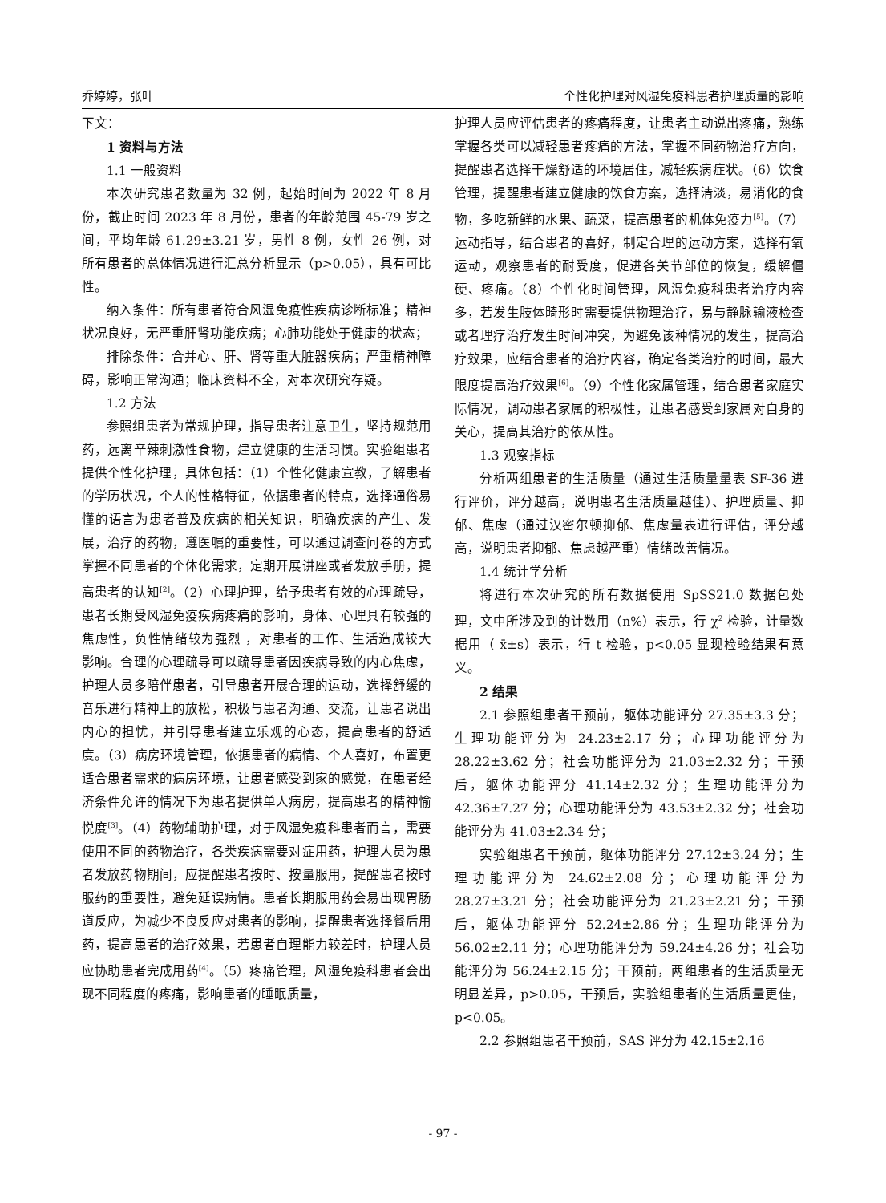乔婷婷，张叶 个性化护理对风湿免疫科患者护理质量的影响
下文：
1 资料与方法
1.1 一般资料
本次研究患者数量为 32 例，起始时间为 2022 年 8 月份，截止时间 2023 年 8 月份，患者的年龄范围 45-79 岁之间，平均年龄 61.29±3.21 岁，男性 8 例，女性 26 例，对所有患者的总体情况进行汇总分析显示（p>0.05），具有可比性。
纳入条件：所有患者符合风湿免疫性疾病诊断标准；精神状况良好，无严重肝肾功能疾病；心肺功能处于健康的状态；
排除条件：合并心、肝、肾等重大脏器疾病；严重精神障碍，影响正常沟通；临床资料不全，对本次研究存疑。
1.2 方法
参照组患者为常规护理，指导患者注意卫生，坚持规范用药，远离辛辣刺激性食物，建立健康的生活习惯。实验组患者提供个性化护理，具体包括：（1）个性化健康宣教，了解患者的学历状况，个人的性格特征，依据患者的特点，选择通俗易懂的语言为患者普及疾病的相关知识，明确疾病的产生、发展，治疗的药物，遵医嘱的重要性，可以通过调查问卷的方式掌握不同患者的个体化需求，定期开展讲座或者发放手册，提高患者的认知<sup>[2]</sup>。（2）心理护理，给予患者有效的心理疏导，患者长期受风湿免疫疾病疼痛的影响，身体、心理具有较强的焦虑性，负性情绪较为强烈 ，对患者的工作、生活造成较大影响。合理的心理疏导可以疏导患者因疾病导致的内心焦虑，护理人员多陪伴患者，引导患者开展合理的运动，选择舒缓的音乐进行精神上的放松，积极与患者沟通、交流，让患者说出内心的担忧，并引导患者建立乐观的心态，提高患者的舒适度。（3）病房环境管理，依据患者的病情、个人喜好，布置更适合患者需求的病房环境，让患者感受到家的感觉，在患者经济条件允许的情况下为患者提供单人病房，提高患者的精神愉悦度<sup>[3]</sup>。（4）药物辅助护理，对于风湿免疫科患者而言，需要使用不同的药物治疗，各类疾病需要对症用药，护理人员为患者发放药物期间，应提醒患者按时、按量服用，提醒患者按时服药的重要性，避免延误病情。患者长期服用药会易出现胃肠道反应，为减少不良反应对患者的影响，提醒患者选择餐后用药，提高患者的治疗效果，若患者自理能力较差时，护理人员应协助患者完成用药<sup>[4]</sup>。（5）疼痛管理，风湿免疫科患者会出现不同程度的疼痛，影响患者的睡眠质量，
护理人员应评估患者的疼痛程度，让患者主动说出疼痛，熟练掌握各类可以减轻患者疼痛的方法，掌握不同药物治疗方向，提醒患者选择干燥舒适的环境居住，减轻疾病症状。（6）饮食管理，提醒患者建立健康的饮食方案，选择清淡，易消化的食物，多吃新鲜的水果、蔬菜，提高患者的机体免疫力<sup>[5]</sup>。（7）运动指导，结合患者的喜好，制定合理的运动方案，选择有氧运动，观察患者的耐受度，促进各关节部位的恢复，缓解僵硬、疼痛。（8）个性化时间管理，风湿免疫科患者治疗内容多，若发生肢体畸形时需要提供物理治疗，易与静脉输液检查或者理疗治疗发生时间冲突，为避免该种情况的发生，提高治疗效果，应结合患者的治疗内容，确定各类治疗的时间，最大限度提高治疗效果<sup>[6]</sup>。（9）个性化家属管理，结合患者家庭实际情况，调动患者家属的积极性，让患者感受到家属对自身的关心，提高其治疗的依从性。
1.3 观察指标
分析两组患者的生活质量（通过生活质量量表 SF-36 进行评价，评分越高，说明患者生活质量越佳）、护理质量、抑郁、焦虑（通过汉密尔顿抑郁、焦虑量表进行评估，评分越高，说明患者抑郁、焦虑越严重）情绪改善情况。
1.4 统计学分析
将进行本次研究的所有数据使用 SpSS21.0 数据包处理，文中所涉及到的计数用（n%）表示，行 χ<sup>2</sup> 检验，计量数据用（ x̄±s）表示，行 t 检验，p<0.05 显现检验结果有意义。
2 结果
2.1 参照组患者干预前，躯体功能评分 27.35±3.3 分；生理功能评分为 24.23±2.17 分；心理功能评分为 28.22±3.62 分；社会功能评分为 21.03±2.32 分；干预后，躯体功能评分 41.14±2.32 分；生理功能评分为 42.36±7.27 分；心理功能评分为 43.53±2.32 分；社会功能评分为 41.03±2.34 分；
实验组患者干预前，躯体功能评分 27.12±3.24 分；生理功能评分为 24.62±2.08 分；心理功能评分为 28.27±3.21 分；社会功能评分为 21.23±2.21 分；干预后，躯体功能评分 52.24±2.86 分；生理功能评分为 56.02±2.11 分；心理功能评分为 59.24±4.26 分；社会功能评分为 56.24±2.15 分；干预前，两组患者的生活质量无明显差异，p>0.05，干预后，实验组患者的生活质量更佳，p<0.05。
2.2 参照组患者干预前，SAS 评分为 42.15±2.16
- 97 -